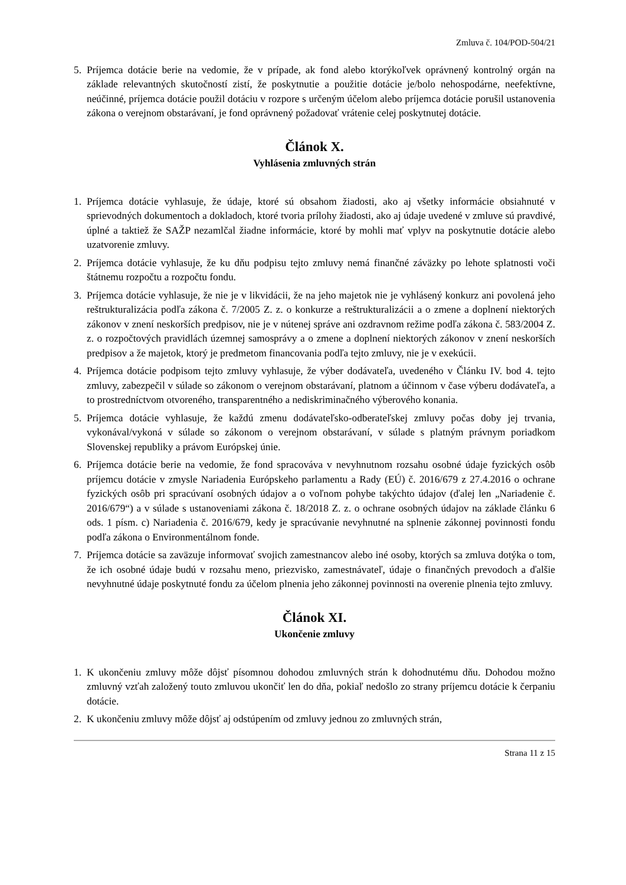Zmluva č. 104/POD-504/21
5. Príjemca dotácie berie na vedomie, že v prípade, ak fond alebo ktorýkoľvek oprávnený kontrolný orgán na základe relevantných skutočností zistí, že poskytnutie a použitie dotácie je/bolo nehospodárne, neefektívne, neúčinné, príjemca dotácie použil dotáciu v rozpore s určeným účelom alebo príjemca dotácie porušil ustanovenia zákona o verejnom obstarávaní, je fond oprávnený požadovať vrátenie celej poskytnutej dotácie.
Článok X.
Vyhlásenia zmluvných strán
1. Príjemca dotácie vyhlasuje, že údaje, ktoré sú obsahom žiadosti, ako aj všetky informácie obsiahnuté v sprievodných dokumentoch a dokladoch, ktoré tvoria prílohy žiadosti, ako aj údaje uvedené v zmluve sú pravdivé, úplné a taktiež že SAŽP nezamlčal žiadne informácie, ktoré by mohli mať vplyv na poskytnutie dotácie alebo uzatvorenie zmluvy.
2. Príjemca dotácie vyhlasuje, že ku dňu podpisu tejto zmluvy nemá finančné záväzky po lehote splatnosti voči štátnemu rozpočtu a rozpočtu fondu.
3. Príjemca dotácie vyhlasuje, že nie je v likvidácii, že na jeho majetok nie je vyhlásený konkurz ani povolená jeho reštrukturalizácia podľa zákona č. 7/2005 Z. z. o konkurze a reštrukturalizácii a o zmene a doplnení niektorých zákonov v znení neskorších predpisov, nie je v nútenej správe ani ozdravnom režime podľa zákona č. 583/2004 Z. z. o rozpočtových pravidlách územnej samosprávy a o zmene a doplnení niektorých zákonov v znení neskorších predpisov a že majetok, ktorý je predmetom financovania podľa tejto zmluvy, nie je v exekúcii.
4. Príjemca dotácie podpisom tejto zmluvy vyhlasuje, že výber dodávateľa, uvedeného v Článku IV. bod 4. tejto zmluvy, zabezpečil v súlade so zákonom o verejnom obstarávaní, platnom a účinnom v čase výberu dodávateľa, a to prostredníctvom otvoreného, transparentného a nediskriminačného výberového konania.
5. Príjemca dotácie vyhlasuje, že každú zmenu dodávateľsko-odberateľskej zmluvy počas doby jej trvania, vykonával/vykoná v súlade so zákonom o verejnom obstarávaní, v súlade s platným právnym poriadkom Slovenskej republiky a právom Európskej únie.
6. Príjemca dotácie berie na vedomie, že fond spracováva v nevyhnutnom rozsahu osobné údaje fyzických osôb príjemcu dotácie v zmysle Nariadenia Európskeho parlamentu a Rady (EÚ) č. 2016/679 z 27.4.2016 o ochrane fyzických osôb pri spracúvaní osobných údajov a o voľnom pohybe takýchto údajov (ďalej len „Nariadenie č. 2016/679“) a v súlade s ustanoveniami zákona č. 18/2018 Z. z. o ochrane osobných údajov na základe článku 6 ods. 1 písm. c) Nariadenia č. 2016/679, kedy je spracúvanie nevyhnutné na splnenie zákonnej povinnosti fondu podľa zákona o Environmentálnom fonde.
7. Príjemca dotácie sa zaväzuje informovať svojich zamestnancov alebo iné osoby, ktorých sa zmluva dotýka o tom, že ich osobné údaje budú v rozsahu meno, priezvisko, zamestnávateľ, údaje o finančných prevodoch a ďalšie nevyhnutné údaje poskytnuté fondu za účelom plnenia jeho zákonnej povinnosti na overenie plnenia tejto zmluvy.
Článok XI.
Ukončenie zmluvy
1. K ukončeniu zmluvy môže dôjsť písomnou dohodou zmluvných strán k dohodnutému dňu. Dohodou možno zmluvný vzťah založený touto zmluvou ukončiť len do dňa, pokiaľ nedošlo zo strany príjemcu dotácie k čerpaniu dotácie.
2. K ukončeniu zmluvy môže dôjsť aj odstúpením od zmluvy jednou zo zmluvných strán,
Strana 11 z 15